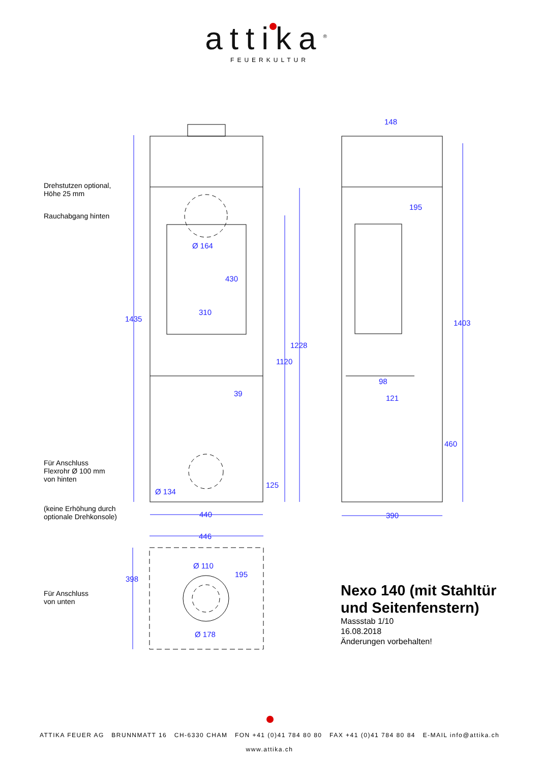attika<sup>®</sup>
FEUERKULTUR
Drehstutzen optional,
Höhe 25 mm
Rauchabgang hinten
Für Anschluss
Flexrohr Ø 100 mm
von hinten
(keine Erhöhung durch
optionale Drehkonsole)
Für Anschluss
von unten
148
195
Ø 164
430
310
1435 1403
1228
1120
98
39
121
460
125
Ø 134
440 390
446
Ø 110
195
398
Ø 178
Nexo 140 (mit Stahltür
und Seitenfenstern)
Massstab 1/10
16.08.2018
Änderungen vorbehalten!
ATTIKA FEUER AG BRUNNMATT 16 CH-6330 CHAM FON +41 (0)41 784 80 80 FAX +41 (0)41 784 80 84 E-MAIL info@attika.ch
www.attika.ch